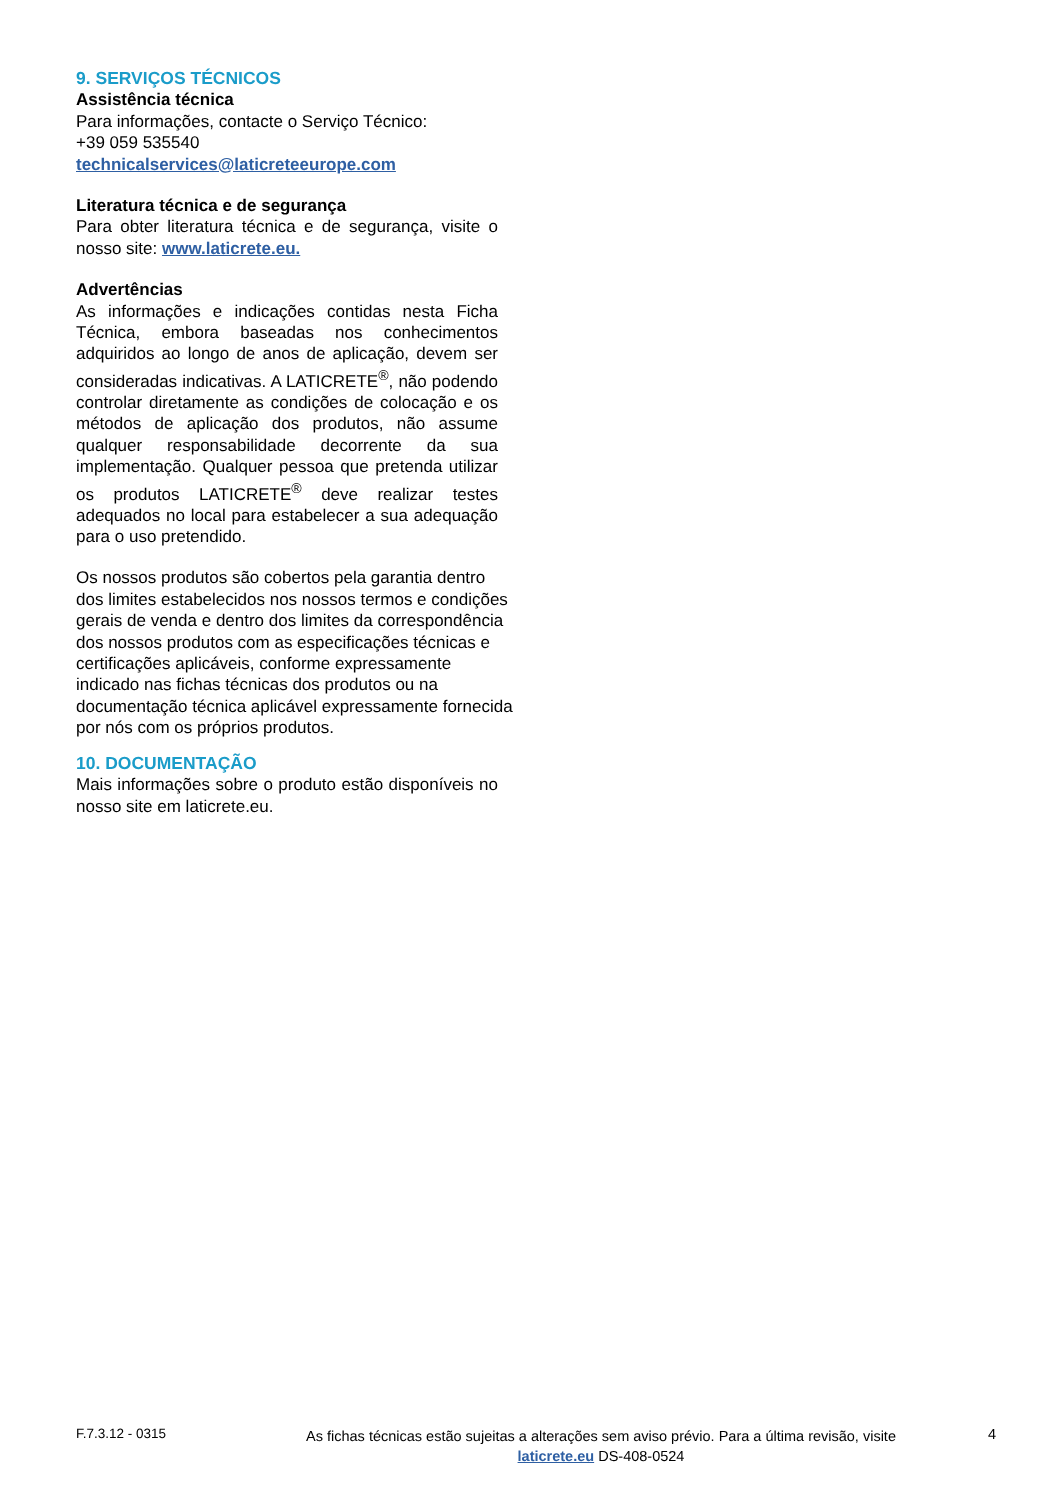9. SERVIÇOS TÉCNICOS
Assistência técnica
Para informações, contacte o Serviço Técnico:
+39 059 535540
technicalservices@laticreteeurope.com
Literatura técnica e de segurança
Para obter literatura técnica e de segurança, visite o nosso site: www.laticrete.eu.
Advertências
As informações e indicações contidas nesta Ficha Técnica, embora baseadas nos conhecimentos adquiridos ao longo de anos de aplicação, devem ser consideradas indicativas. A LATICRETE<sup>®</sup>, não podendo controlar diretamente as condições de colocação e os métodos de aplicação dos produtos, não assume qualquer responsabilidade decorrente da sua implementação. Qualquer pessoa que pretenda utilizar os produtos LATICRETE<sup>®</sup> deve realizar testes adequados no local para estabelecer a sua adequação para o uso pretendido.
Os nossos produtos são cobertos pela garantia dentro dos limites estabelecidos nos nossos termos e condições gerais de venda e dentro dos limites da correspondência dos nossos produtos com as especificações técnicas e certificações aplicáveis, conforme expressamente indicado nas fichas técnicas dos produtos ou na documentação técnica aplicável expressamente fornecida por nós com os próprios produtos.
10. DOCUMENTAÇÃO
Mais informações sobre o produto estão disponíveis no nosso site em laticrete.eu.
F.7.3.12 - 0315
As fichas técnicas estão sujeitas a alterações sem aviso prévio. Para a última revisão, visite
laticrete.eu DS-408-0524
4